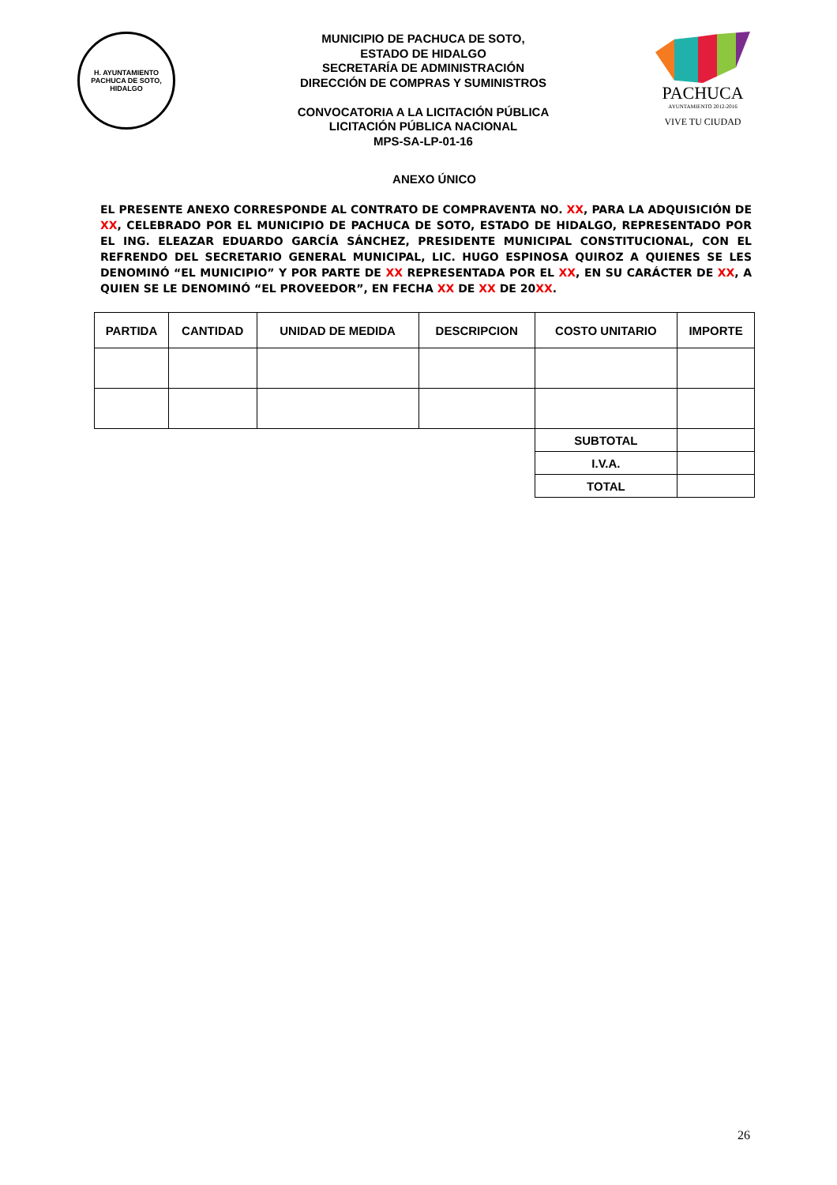H. AYUNTAMIENTO
PACHUCA DE SOTO, HIDALGO
MUNICIPIO DE PACHUCA DE SOTO,
ESTADO DE HIDALGO
SECRETARÍA DE ADMINISTRACIÓN
DIRECCIÓN DE COMPRAS Y SUMINISTROS
CONVOCATORIA A LA LICITACIÓN PÚBLICA
LICITACIÓN PÚBLICA NACIONAL
MPS-SA-LP-01-16
PACHUCA
AYUNTAMIENTO 2012-2016
VIVE TU CIUDAD
ANEXO ÚNICO
EL PRESENTE ANEXO CORRESPONDE AL CONTRATO DE COMPRAVENTA NO. XX, PARA LA ADQUISICIÓN DE XX, CELEBRADO POR EL MUNICIPIO DE PACHUCA DE SOTO, ESTADO DE HIDALGO, REPRESENTADO POR EL ING. ELEAZAR EDUARDO GARCÍA SÁNCHEZ, PRESIDENTE MUNICIPAL CONSTITUCIONAL, CON EL REFRENDO DEL SECRETARIO GENERAL MUNICIPAL, LIC. HUGO ESPINOSA QUIROZ A QUIENES SE LES DENOMINÓ “EL MUNICIPIO” Y POR PARTE DE XX REPRESENTADA POR EL XX, EN SU CARÁCTER DE XX, A QUIEN SE LE DENOMINÓ “EL PROVEEDOR”, EN FECHA XX DE XX DE 20XX.
| PARTIDA | CANTIDAD | UNIDAD DE MEDIDA | DESCRIPCION | COSTO UNITARIO | IMPORTE |
| --- | --- | --- | --- | --- | --- |
| | | | | SUBTOTAL | |
| | | | | I.V.A. | |
| | | | | TOTAL | |
26